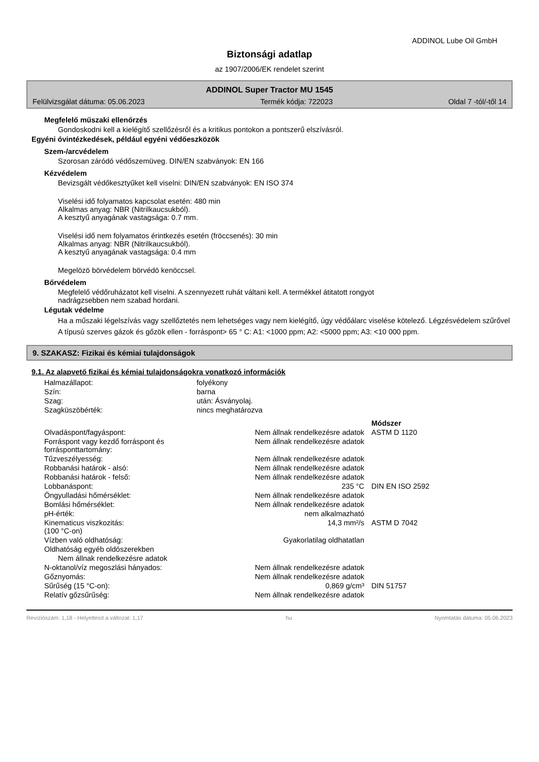ADDINOL Lube Oil GmbH
Biztonsági adatlap
az 1907/2006/EK rendelet szerint
ADDINOL Super Tractor MU 1545
Felülvizsgálat dátuma: 05.06.2023 Termék kódja: 722023 Oldal 7 -tól/-től 14
Megfelelő műszaki ellenőrzés
Gondoskodni kell a kielégítő szellőzésről és a kritikus pontokon a pontszerű elszívásról.
Egyéni óvintézkedések, például egyéni védőeszközök
Szem-/arcvédelem
Szorosan záródó védőszemüveg. DIN/EN szabványok: EN 166
Kézvédelem
Bevizsgált védőkesztyűket kell viselni: DIN/EN szabványok: EN ISO 374
Viselési idő folyamatos kapcsolat esetén: 480 min
Alkalmas anyag: NBR (Nitrilkaucsukból).
A kesztyű anyagának vastagsága: 0.7 mm.
Viselési idő nem folyamatos érintkezés esetén (fröccsenés): 30 min
Alkalmas anyag: NBR (Nitrilkaucsukból).
A kesztyű anyagának vastagsága: 0.4 mm
Megelözö börvédelem börvédö kenöccsel.
Bőrvédelem
Megfelelő védőruházatot kell viselni. A szennyezett ruhát váltani kell. A termékkel átitatott rongyot
nadrágzsebben nem szabad hordani.
Légutak védelme
Ha a műszaki légelszívás vagy szellőztetés nem lehetséges vagy nem kielégítő, úgy védőálarc viselése kötelező. Légzésvédelem szűrővel A típusú szerves gázok és gőzök ellen - forráspont> 65 ° C: A1: <1000 ppm; A2: <5000 ppm; A3: <10 000 ppm.
9. SZAKASZ: Fizikai és kémiai tulajdonságok
9.1. Az alapvető fizikai és kémiai tulajdonságokra vonatkozó információk
| Halmazállapot: | folyékony |
| Szín: | barna |
| Szag: | után: Ásványolaj. |
| Szagküszöbérték: | nincs meghatározva |
| | | Módszer |
| Olvadáspont/fagyáspont: | Nem állnak rendelkezésre adatok | ASTM D 1120 |
| Forráspont vagy kezdő forráspont és forrásponttartomány: | Nem állnak rendelkezésre adatok | |
| Tűzveszélyesség: | Nem állnak rendelkezésre adatok | |
| Robbanási határok - alsó: | Nem állnak rendelkezésre adatok | |
| Robbanási határok - felső: | Nem állnak rendelkezésre adatok | |
| Lobbanáspont: | 235 °C | DIN EN ISO 2592 |
| Öngyulladási hőmérséklet: | Nem állnak rendelkezésre adatok | |
| Bomlási hőmérséklet: | Nem állnak rendelkezésre adatok | |
| pH-érték: | nem alkalmazható | |
| Kinematicus viszkozitás: (100 °C-on) | 14,3 mm²/s | ASTM D 7042 |
| Vízben való oldhatóság: | Gyakorlatilag oldhatatlan | |
| Oldhatóság egyéb oldószerekben | | |
| Nem állnak rendelkezésre adatok | | |
| N-oktanol/víz megoszlási hányados: | Nem állnak rendelkezésre adatok | |
| Gőznyomás: | Nem állnak rendelkezésre adatok | |
| Sűrűség (15 °C-on): | 0,869 g/cm³ | DIN 51757 |
| Relatív gőzsűrűség: | Nem állnak rendelkezésre adatok | |
Revíziószám: 1,18 - Helyettesít a változat: 1,17 hu Nyomtatás dátuma: 05.06.2023